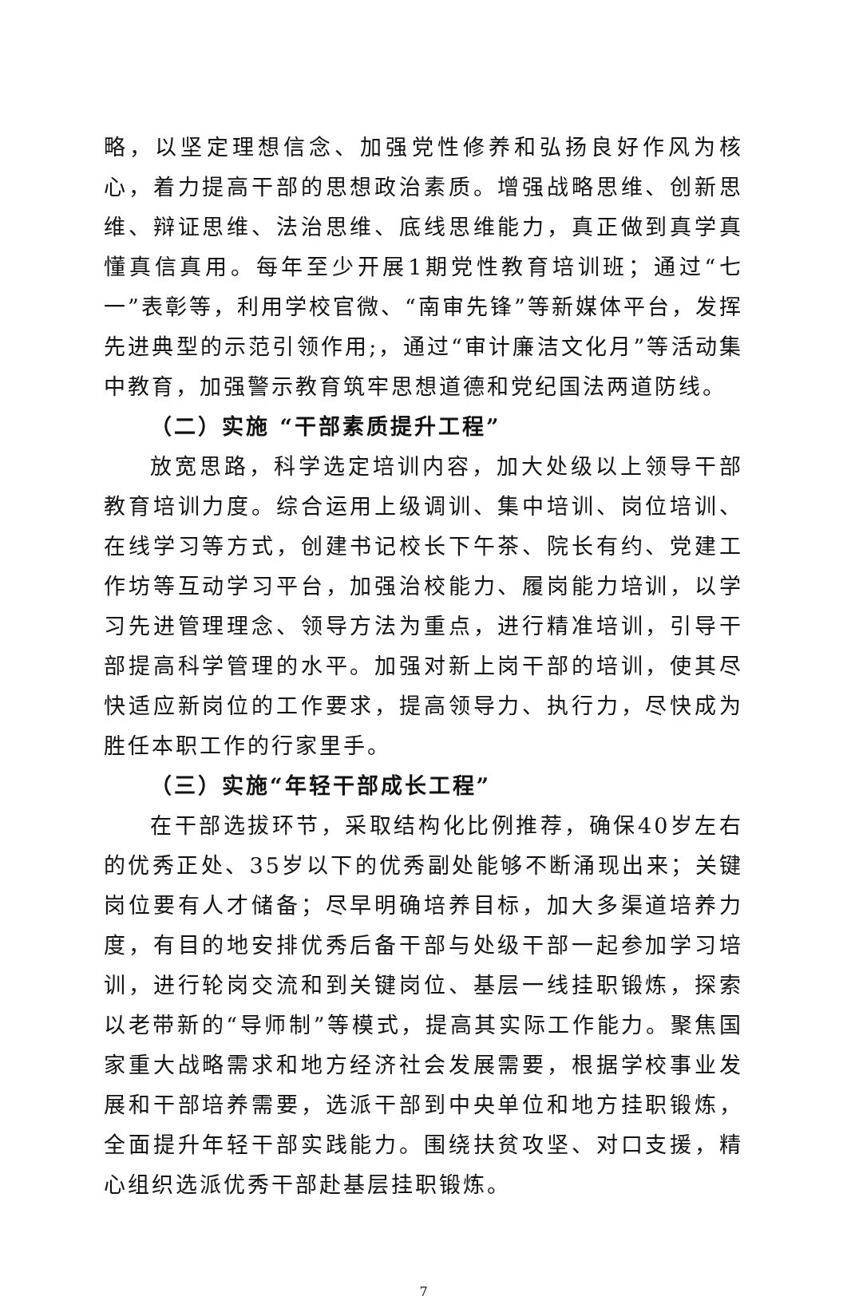略，以坚定理想信念、加强党性修养和弘扬良好作风为核心，着力提高干部的思想政治素质。增强战略思维、创新思维、辩证思维、法治思维、底线思维能力，真正做到真学真懂真信真用。每年至少开展1期党性教育培训班；通过“七一”表彰等，利用学校官微、“南审先锋”等新媒体平台，发挥先进典型的示范引领作用;，通过“审计廉洁文化月”等活动集中教育，加强警示教育筑牢思想道德和党纪国法两道防线。
（二）实施 “干部素质提升工程”
放宽思路，科学选定培训内容，加大处级以上领导干部教育培训力度。综合运用上级调训、集中培训、岗位培训、在线学习等方式，创建书记校长下午茶、院长有约、党建工作坊等互动学习平台，加强治校能力、履岗能力培训，以学习先进管理理念、领导方法为重点，进行精准培训，引导干部提高科学管理的水平。加强对新上岗干部的培训，使其尽快适应新岗位的工作要求，提高领导力、执行力，尽快成为胜任本职工作的行家里手。
（三）实施“年轻干部成长工程”
在干部选拔环节，采取结构化比例推荐，确保40岁左右的优秀正处、35岁以下的优秀副处能够不断涌现出来；关键岗位要有人才储备；尽早明确培养目标，加大多渠道培养力度，有目的地安排优秀后备干部与处级干部一起参加学习培训，进行轮岗交流和到关键岗位、基层一线挂职锻炼，探索以老带新的“导师制”等模式，提高其实际工作能力。聚焦国家重大战略需求和地方经济社会发展需要，根据学校事业发展和干部培养需要，选派干部到中央单位和地方挂职锻炼，全面提升年轻干部实践能力。围绕扶贫攻坚、对口支援，精心组织选派优秀干部赴基层挂职锻炼。
7